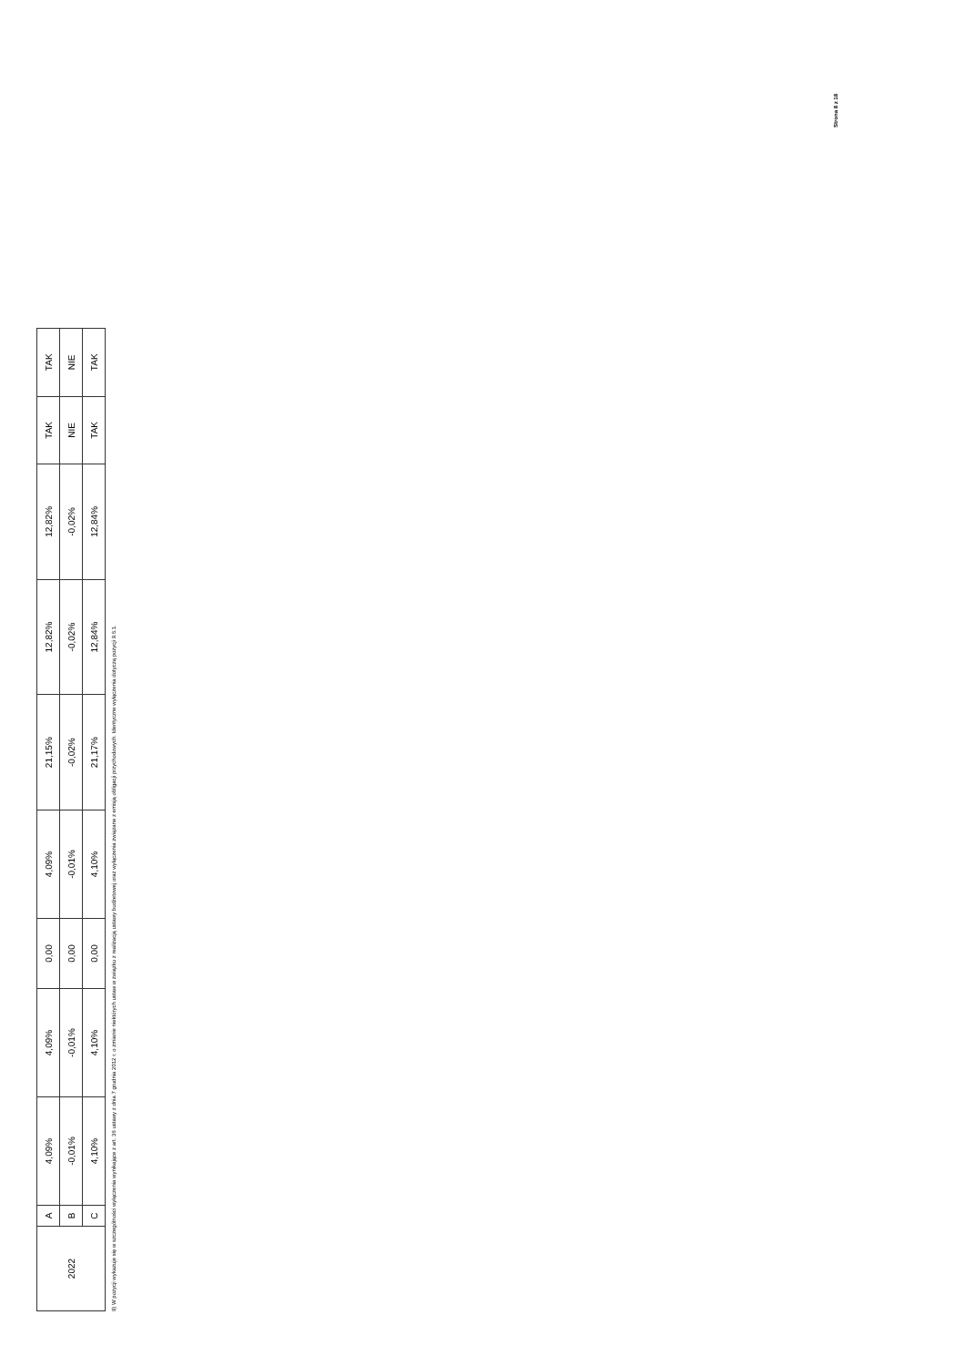| 2022 | A | 4,09% | 4,09% | 0,00 | 4,09% | 21,15% | 12,82% | 12,82% | TAK | TAK |
| | B | -0,01% | -0,01% | 0,00 | -0,01% | -0,02% | -0,02% | -0,02% | NIE | NIE |
| | C | 4,10% | 4,10% | 0,00 | 4,10% | 21,17% | 12,84% | 12,84% | TAK | TAK |
9) W pozycji wykazuje się w szczególności wyłączenia wynikające z art. 36 ustawy z dnia 7 grudnia 2012 r. o zmianie niektórych ustaw w związku z realizacją ustawy budżetowej oraz wyłączenia związane z emisją obligacji przychodowych. Identyczne wyłączenia dotyczą pozycji 9.6.1.
Strona 8 z 18